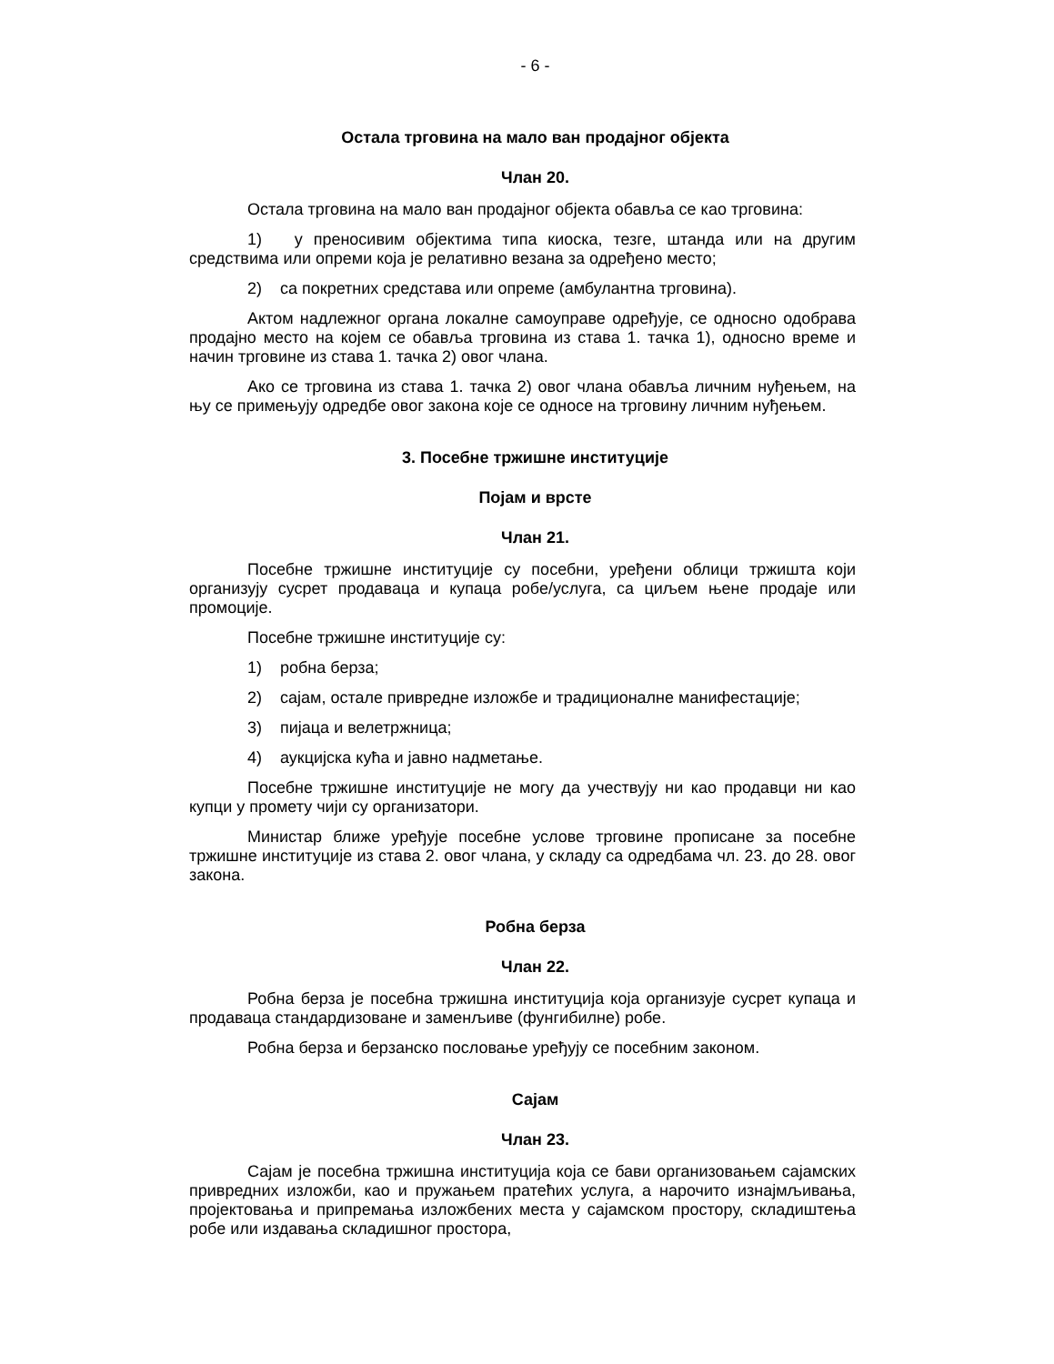- 6 -
Остала трговина на мало ван продајног објекта
Члан 20.
Остала трговина на мало ван продајног објекта обавља се као трговина:
1) у преносивим објектима типа киоска, тезге, штанда или на другим средствима или опреми која је релативно везана за одређено место;
2) са покретних средстава или опреме (амбулантна трговина).
Актом надлежног органа локалне самоуправе одређује, се односно одобрава продајно место на којем се обавља трговина из става 1. тачка 1), односно време и начин трговине из става 1. тачка 2) овог члана.
Ако се трговина из става 1. тачка 2) овог члана обавља личним нуђењем, на њу се примењују одредбе овог закона које се односе на трговину личним нуђењем.
3. Посебне тржишне институције
Појам и врсте
Члан 21.
Посебне тржишне институције су посебни, уређени облици тржишта који организују сусрет продаваца и купаца робе/услуга, са циљем њене продаје или промоције.
Посебне тржишне институције су:
1) робна берза;
2) сајам, остале привредне изложбе и традиционалне манифестације;
3) пијаца и велетржница;
4) аукцијска кућа и јавно надметање.
Посебне тржишне институције не могу да учествују ни као продавци ни као купци у промету чији су организатори.
Министар ближе уређује посебне услове трговине прописане за посебне тржишне институције из става 2. овог члана, у складу са одредбама чл. 23. до 28. овог закона.
Робна берза
Члан 22.
Робна берза је посебна тржишна институција која организује сусрет купаца и продаваца стандардизоване и заменљиве (фунгибилне) робе.
Робна берза и берзанско пословање уређују се посебним законом.
Сајам
Члан 23.
Сајам је посебна тржишна институција која се бави организовањем сајамских привредних изложби, као и пружањем пратећих услуга, а нарочито изнајмљивања, пројектовања и припремања изложбених места у сајамском простору, складиштења робе или издавања складишног простора,